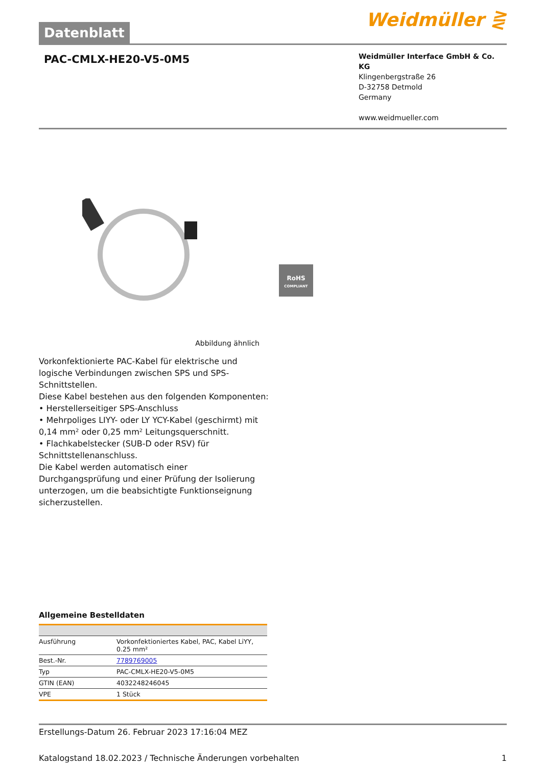Datenblatt
Weidmüller ⋛
PAC-CMLX-HE20-V5-0M5
Weidmüller Interface GmbH & Co. KG
Klingenbergstraße 26
D-32758 Detmold
Germany
www.weidmueller.com
RoHS
COMPLIANT
Abbildung ähnlich
Vorkonfektionierte PAC-Kabel für elektrische und logische Verbindungen zwischen SPS und SPS-Schnittstellen.
Diese Kabel bestehen aus den folgenden Komponenten:
• Herstellerseitiger SPS-Anschluss
• Mehrpoliges LIYY- oder LY YCY-Kabel (geschirmt) mit 0,14 mm² oder 0,25 mm² Leitungsquerschnitt.
• Flachkabelstecker (SUB-D oder RSV) für Schnittstellenanschluss.
Die Kabel werden automatisch einer Durchgangsprüfung und einer Prüfung der Isolierung unterzogen, um die beabsichtigte Funktionseignung sicherzustellen.
Allgemeine Bestelldaten
| Ausführung | Vorkonfektioniertes Kabel, PAC, Kabel LiYY, 0.25 mm² |
| Best.-Nr. | 7789769005 |
| Typ | PAC-CMLX-HE20-V5-0M5 |
| GTIN (EAN) | 4032248246045 |
| VPE | 1 Stück |
Erstellungs-Datum 26. Februar 2023 17:16:04 MEZ
Katalogstand 18.02.2023 / Technische Änderungen vorbehalten 1